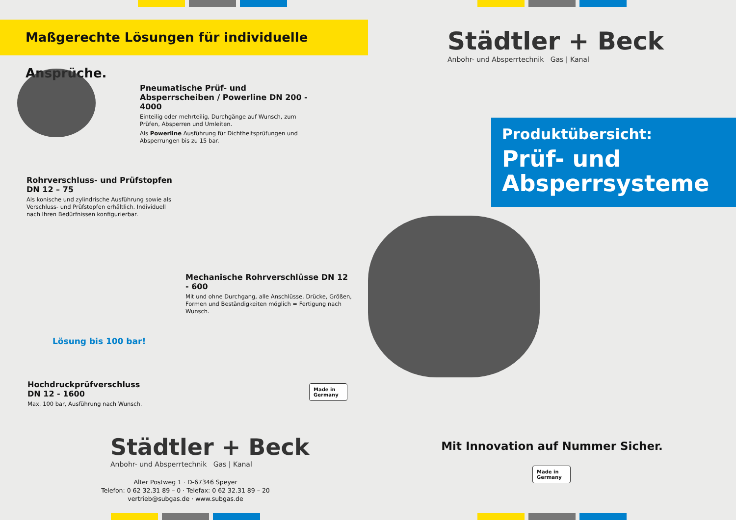Maßgerechte Lösungen für individuelle Ansprüche.
Pneumatische Prüf- und Absperrscheiben / Powerline DN 200 - 4000
Einteilig oder mehrteilig, Durchgänge auf Wunsch, zum Prüfen, Absperren und Umleiten.
Als Powerline Ausführung für Dichtheitsprüfungen und Absperrungen bis zu 15 bar.
Rohrverschluss- und Prüfstopfen DN 12 – 75
Als konische und zylindrische Ausführung sowie als Verschluss- und Prüfstopfen erhältlich. Individuell nach Ihren Bedürfnissen konfigurierbar.
Mechanische Rohrverschlüsse DN 12 - 600
Mit und ohne Durchgang, alle Anschlüsse, Drücke, Größen, Formen und Beständigkeiten möglich = Fertigung nach Wunsch.
Lösung bis 100 bar!
Hochdruckprüfverschluss DN 12 - 1600
Max. 100 bar, Ausführung nach Wunsch.
Made in Germany
Städtler + Beck
Anbohr- und Absperrtechnik Gas | Kanal
Alter Postweg 1 · D-67346 Speyer
Telefon: 0 62 32.31 89 – 0 · Telefax: 0 62 32.31 89 – 20
vertrieb@subgas.de · www.subgas.de
Städtler + Beck
Anbohr- und Absperrtechnik Gas | Kanal
Produktübersicht:
Prüf- und Absperrsysteme
Mit Innovation auf Nummer Sicher.
Made in Germany